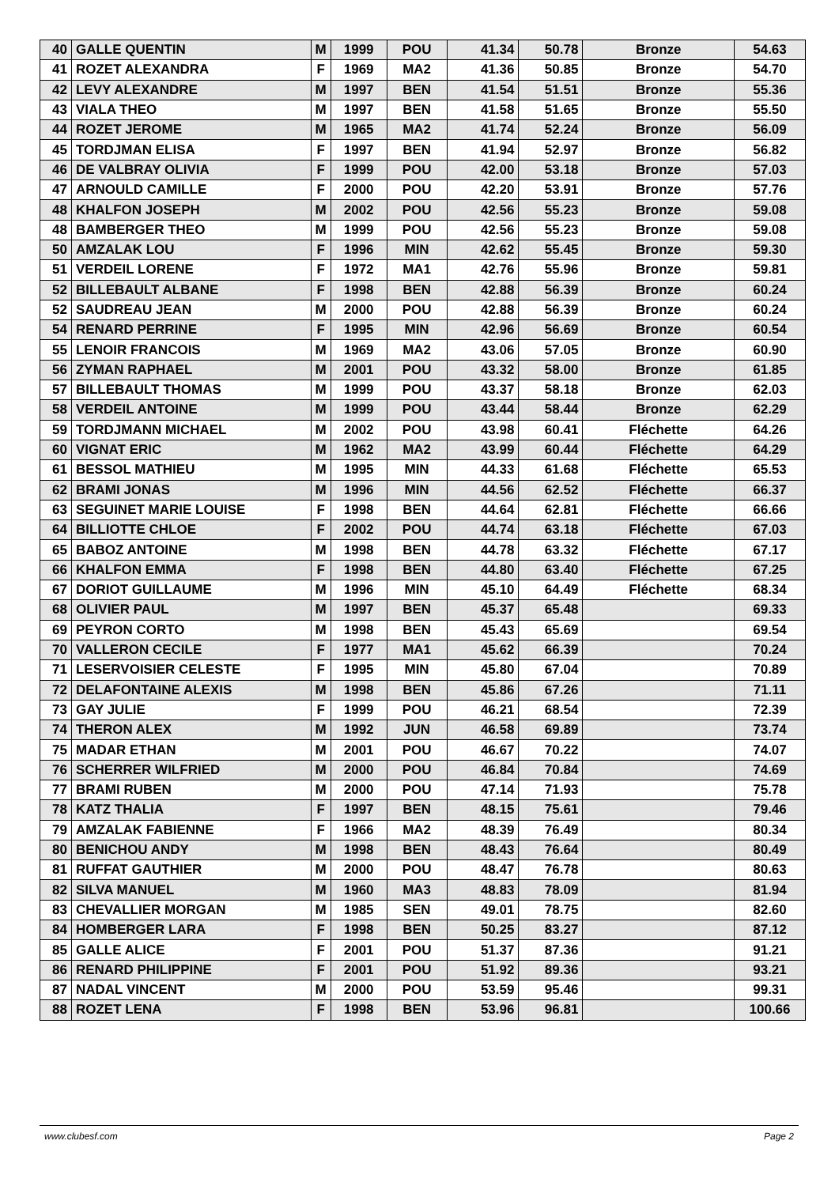| 40 | GALLE QUENTIN | M | 1999 | POU | 41.34 | 50.78 | Bronze | 54.63 |
| 41 | ROZET ALEXANDRA | F | 1969 | MA2 | 41.36 | 50.85 | Bronze | 54.70 |
| 42 | LEVY ALEXANDRE | M | 1997 | BEN | 41.54 | 51.51 | Bronze | 55.36 |
| 43 | VIALA THEO | M | 1997 | BEN | 41.58 | 51.65 | Bronze | 55.50 |
| 44 | ROZET JEROME | M | 1965 | MA2 | 41.74 | 52.24 | Bronze | 56.09 |
| 45 | TORDJMAN ELISA | F | 1997 | BEN | 41.94 | 52.97 | Bronze | 56.82 |
| 46 | DE VALBRAY OLIVIA | F | 1999 | POU | 42.00 | 53.18 | Bronze | 57.03 |
| 47 | ARNOULD CAMILLE | F | 2000 | POU | 42.20 | 53.91 | Bronze | 57.76 |
| 48 | KHALFON JOSEPH | M | 2002 | POU | 42.56 | 55.23 | Bronze | 59.08 |
| 48 | BAMBERGER THEO | M | 1999 | POU | 42.56 | 55.23 | Bronze | 59.08 |
| 50 | AMZALAK LOU | F | 1996 | MIN | 42.62 | 55.45 | Bronze | 59.30 |
| 51 | VERDEIL LORENE | F | 1972 | MA1 | 42.76 | 55.96 | Bronze | 59.81 |
| 52 | BILLEBAULT ALBANE | F | 1998 | BEN | 42.88 | 56.39 | Bronze | 60.24 |
| 52 | SAUDREAU JEAN | M | 2000 | POU | 42.88 | 56.39 | Bronze | 60.24 |
| 54 | RENARD PERRINE | F | 1995 | MIN | 42.96 | 56.69 | Bronze | 60.54 |
| 55 | LENOIR FRANCOIS | M | 1969 | MA2 | 43.06 | 57.05 | Bronze | 60.90 |
| 56 | ZYMAN RAPHAEL | M | 2001 | POU | 43.32 | 58.00 | Bronze | 61.85 |
| 57 | BILLEBAULT THOMAS | M | 1999 | POU | 43.37 | 58.18 | Bronze | 62.03 |
| 58 | VERDEIL ANTOINE | M | 1999 | POU | 43.44 | 58.44 | Bronze | 62.29 |
| 59 | TORDJMANN MICHAEL | M | 2002 | POU | 43.98 | 60.41 | Fléchette | 64.26 |
| 60 | VIGNAT ERIC | M | 1962 | MA2 | 43.99 | 60.44 | Fléchette | 64.29 |
| 61 | BESSOL MATHIEU | M | 1995 | MIN | 44.33 | 61.68 | Fléchette | 65.53 |
| 62 | BRAMI JONAS | M | 1996 | MIN | 44.56 | 62.52 | Fléchette | 66.37 |
| 63 | SEGUINET MARIE LOUISE | F | 1998 | BEN | 44.64 | 62.81 | Fléchette | 66.66 |
| 64 | BILLIOTTE CHLOE | F | 2002 | POU | 44.74 | 63.18 | Fléchette | 67.03 |
| 65 | BABOZ ANTOINE | M | 1998 | BEN | 44.78 | 63.32 | Fléchette | 67.17 |
| 66 | KHALFON EMMA | F | 1998 | BEN | 44.80 | 63.40 | Fléchette | 67.25 |
| 67 | DORIOT GUILLAUME | M | 1996 | MIN | 45.10 | 64.49 | Fléchette | 68.34 |
| 68 | OLIVIER PAUL | M | 1997 | BEN | 45.37 | 65.48 | | 69.33 |
| 69 | PEYRON CORTO | M | 1998 | BEN | 45.43 | 65.69 | | 69.54 |
| 70 | VALLERON CECILE | F | 1977 | MA1 | 45.62 | 66.39 | | 70.24 |
| 71 | LESERVOISIER CELESTE | F | 1995 | MIN | 45.80 | 67.04 | | 70.89 |
| 72 | DELAFONTAINE ALEXIS | M | 1998 | BEN | 45.86 | 67.26 | | 71.11 |
| 73 | GAY JULIE | F | 1999 | POU | 46.21 | 68.54 | | 72.39 |
| 74 | THERON ALEX | M | 1992 | JUN | 46.58 | 69.89 | | 73.74 |
| 75 | MADAR ETHAN | M | 2001 | POU | 46.67 | 70.22 | | 74.07 |
| 76 | SCHERRER WILFRIED | M | 2000 | POU | 46.84 | 70.84 | | 74.69 |
| 77 | BRAMI RUBEN | M | 2000 | POU | 47.14 | 71.93 | | 75.78 |
| 78 | KATZ THALIA | F | 1997 | BEN | 48.15 | 75.61 | | 79.46 |
| 79 | AMZALAK FABIENNE | F | 1966 | MA2 | 48.39 | 76.49 | | 80.34 |
| 80 | BENICHOU ANDY | M | 1998 | BEN | 48.43 | 76.64 | | 80.49 |
| 81 | RUFFAT GAUTHIER | M | 2000 | POU | 48.47 | 76.78 | | 80.63 |
| 82 | SILVA MANUEL | M | 1960 | MA3 | 48.83 | 78.09 | | 81.94 |
| 83 | CHEVALLIER MORGAN | M | 1985 | SEN | 49.01 | 78.75 | | 82.60 |
| 84 | HOMBERGER LARA | F | 1998 | BEN | 50.25 | 83.27 | | 87.12 |
| 85 | GALLE ALICE | F | 2001 | POU | 51.37 | 87.36 | | 91.21 |
| 86 | RENARD PHILIPPINE | F | 2001 | POU | 51.92 | 89.36 | | 93.21 |
| 87 | NADAL VINCENT | M | 2000 | POU | 53.59 | 95.46 | | 99.31 |
| 88 | ROZET LENA | F | 1998 | BEN | 53.96 | 96.81 | | 100.66 |
www.clubesf.com Page 2